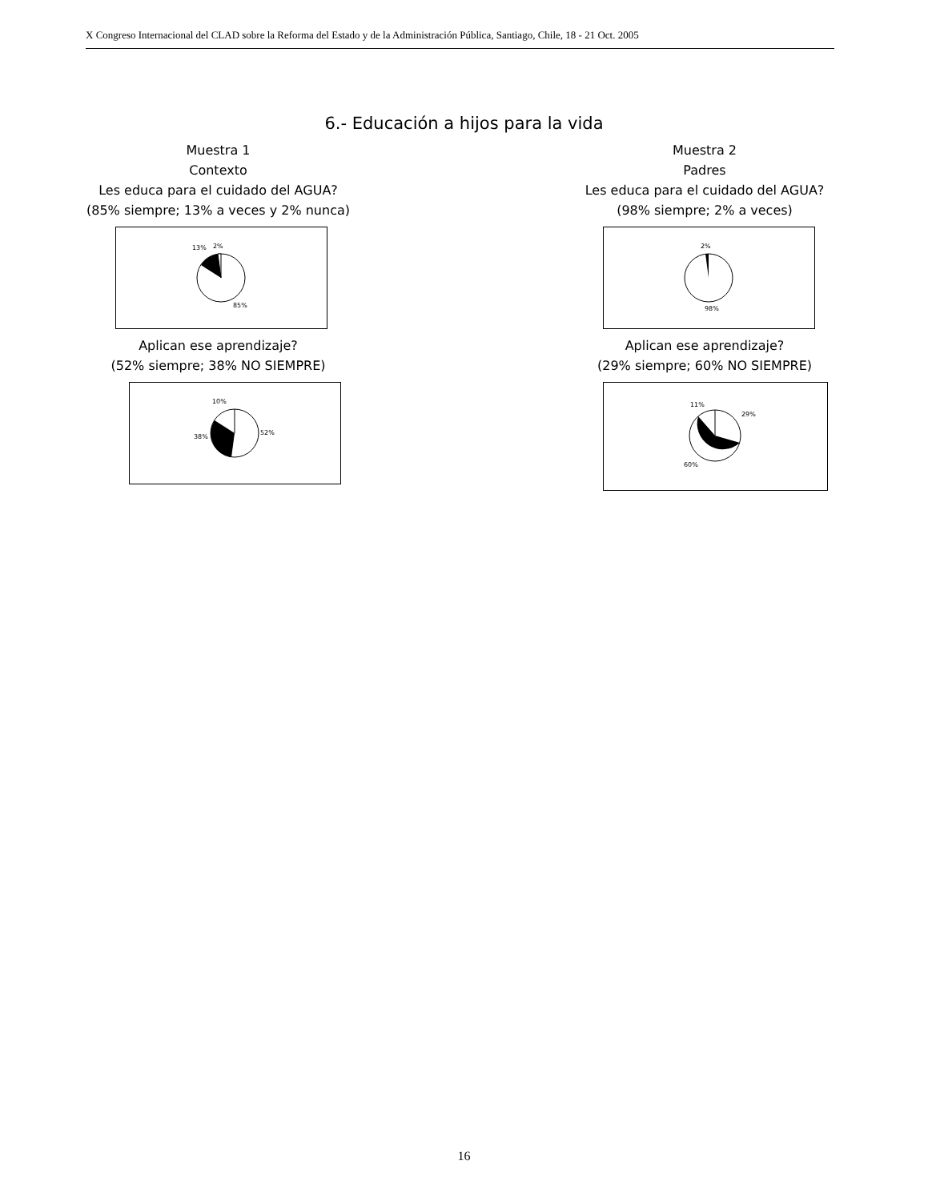X Congreso Internacional del CLAD sobre la Reforma del Estado y de la Administración Pública, Santiago, Chile, 18 - 21 Oct. 2005
6.- Educación a hijos para la vida
Muestra 1
Contexto
Les educa para el cuidado del AGUA?
(85% siempre; 13% a veces y 2% nunca)
13%
2%
85%
Aplican ese aprendizaje?
(52% siempre; 38% NO SIEMPRE)
10%
38%
52%
Muestra 2
Padres
Les educa para el cuidado del AGUA?
(98% siempre; 2% a veces)
2%
98%
Aplican ese aprendizaje?
(29% siempre; 60% NO SIEMPRE)
11%
29%
60%
16